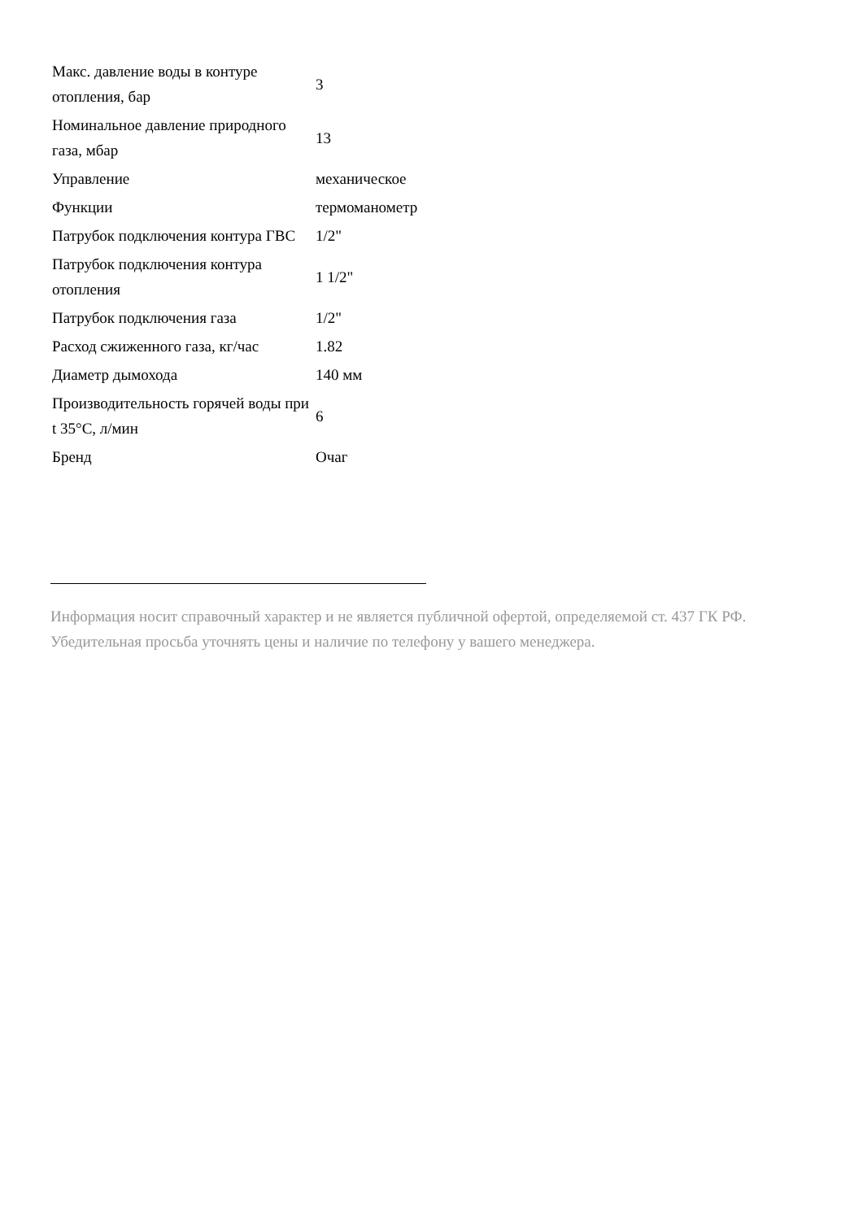| Макс. давление воды в контуре отопления, бар | 3 |
| Номинальное давление природного газа, мбар | 13 |
| Управление | механическое |
| Функции | термоманометр |
| Патрубок подключения контура ГВС | 1/2" |
| Патрубок подключения контура отопления | 1 1/2" |
| Патрубок подключения газа | 1/2" |
| Расход сжиженного газа, кг/час | 1.82 |
| Диаметр дымохода | 140 мм |
| Производительность горячей воды при t 35°C, л/мин | 6 |
| Бренд | Очаг |
Информация носит справочный характер и не является публичной офертой, определяемой ст. 437 ГК РФ. Убедительная просьба уточнять цены и наличие по телефону у вашего менеджера.